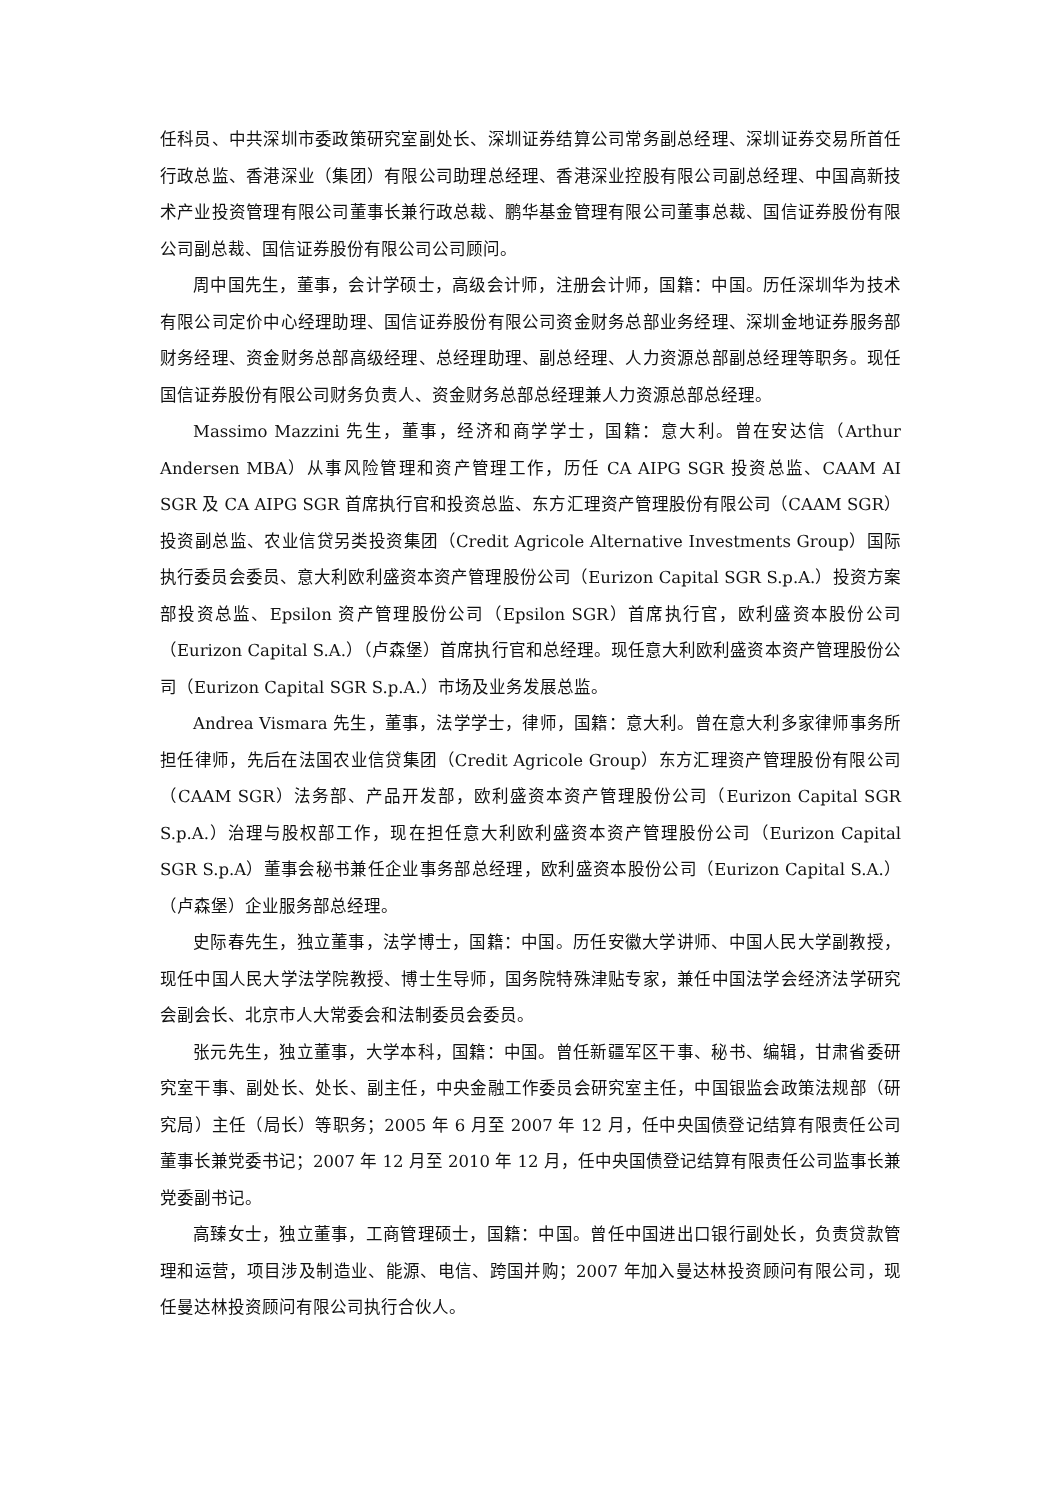任科员、中共深圳市委政策研究室副处长、深圳证券结算公司常务副总经理、深圳证券交易所首任行政总监、香港深业（集团）有限公司助理总经理、香港深业控股有限公司副总经理、中国高新技术产业投资管理有限公司董事长兼行政总裁、鹏华基金管理有限公司董事总裁、国信证券股份有限公司副总裁、国信证券股份有限公司公司顾问。
周中国先生，董事，会计学硕士，高级会计师，注册会计师，国籍：中国。历任深圳华为技术有限公司定价中心经理助理、国信证券股份有限公司资金财务总部业务经理、深圳金地证券服务部财务经理、资金财务总部高级经理、总经理助理、副总经理、人力资源总部副总经理等职务。现任国信证券股份有限公司财务负责人、资金财务总部总经理兼人力资源总部总经理。
Massimo Mazzini 先生，董事，经济和商学学士，国籍：意大利。曾在安达信（Arthur Andersen MBA）从事风险管理和资产管理工作，历任 CA AIPG SGR 投资总监、CAAM AI SGR 及 CA AIPG SGR 首席执行官和投资总监、东方汇理资产管理股份有限公司（CAAM SGR）投资副总监、农业信贷另类投资集团（Credit Agricole Alternative Investments Group）国际执行委员会委员、意大利欧利盛资本资产管理股份公司（Eurizon Capital SGR S.p.A.）投资方案部投资总监、Epsilon 资产管理股份公司（Epsilon SGR）首席执行官，欧利盛资本股份公司（Eurizon Capital S.A.）（卢森堡）首席执行官和总经理。现任意大利欧利盛资本资产管理股份公司（Eurizon Capital SGR S.p.A.）市场及业务发展总监。
Andrea Vismara 先生，董事，法学学士，律师，国籍：意大利。曾在意大利多家律师事务所担任律师，先后在法国农业信贷集团（Credit Agricole Group）东方汇理资产管理股份有限公司（CAAM SGR）法务部、产品开发部，欧利盛资本资产管理股份公司（Eurizon Capital SGR S.p.A.）治理与股权部工作，现在担任意大利欧利盛资本资产管理股份公司（Eurizon Capital SGR S.p.A）董事会秘书兼任企业事务部总经理，欧利盛资本股份公司（Eurizon Capital S.A.）（卢森堡）企业服务部总经理。
史际春先生，独立董事，法学博士，国籍：中国。历任安徽大学讲师、中国人民大学副教授，现任中国人民大学法学院教授、博士生导师，国务院特殊津贴专家，兼任中国法学会经济法学研究会副会长、北京市人大常委会和法制委员会委员。
张元先生，独立董事，大学本科，国籍：中国。曾任新疆军区干事、秘书、编辑，甘肃省委研究室干事、副处长、处长、副主任，中央金融工作委员会研究室主任，中国银监会政策法规部（研究局）主任（局长）等职务；2005 年 6 月至 2007 年 12 月，任中央国债登记结算有限责任公司董事长兼党委书记；2007 年 12 月至 2010 年 12 月，任中央国债登记结算有限责任公司监事长兼党委副书记。
高臻女士，独立董事，工商管理硕士，国籍：中国。曾任中国进出口银行副处长，负责贷款管理和运营，项目涉及制造业、能源、电信、跨国并购；2007 年加入曼达林投资顾问有限公司，现任曼达林投资顾问有限公司执行合伙人。